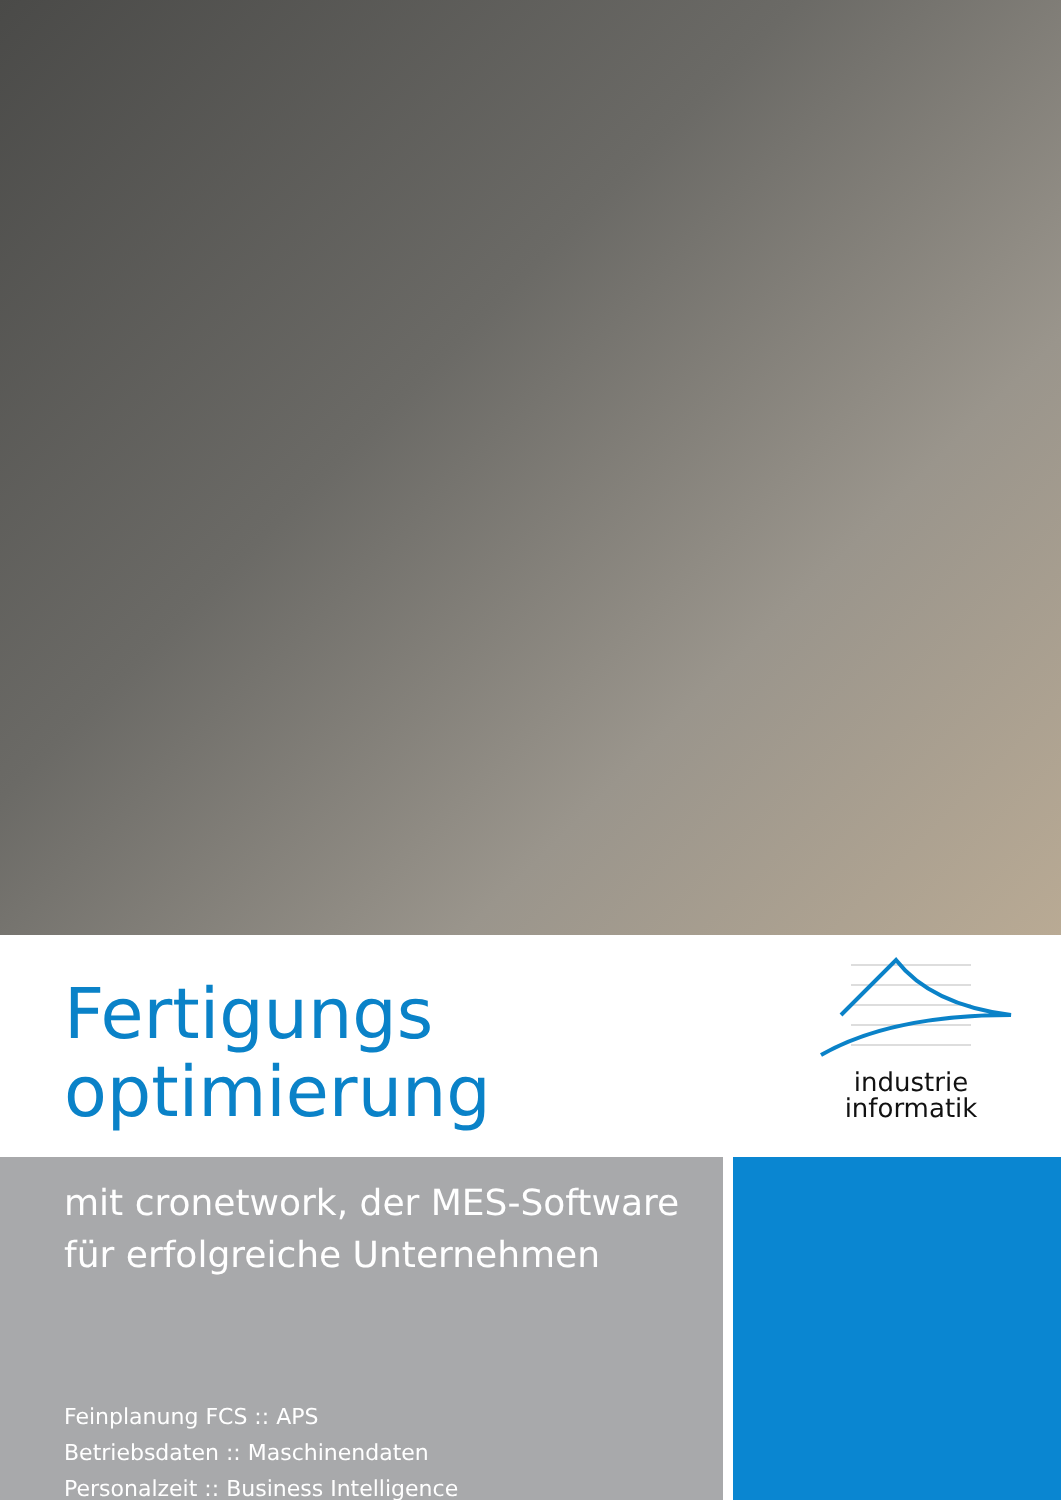Fertigungs
optimierung
industrie
informatik
mit cronetwork, der MES-Software
für erfolgreiche Unternehmen
Feinplanung FCS :: APS
Betriebsdaten :: Maschinendaten
Personalzeit :: Business Intelligence